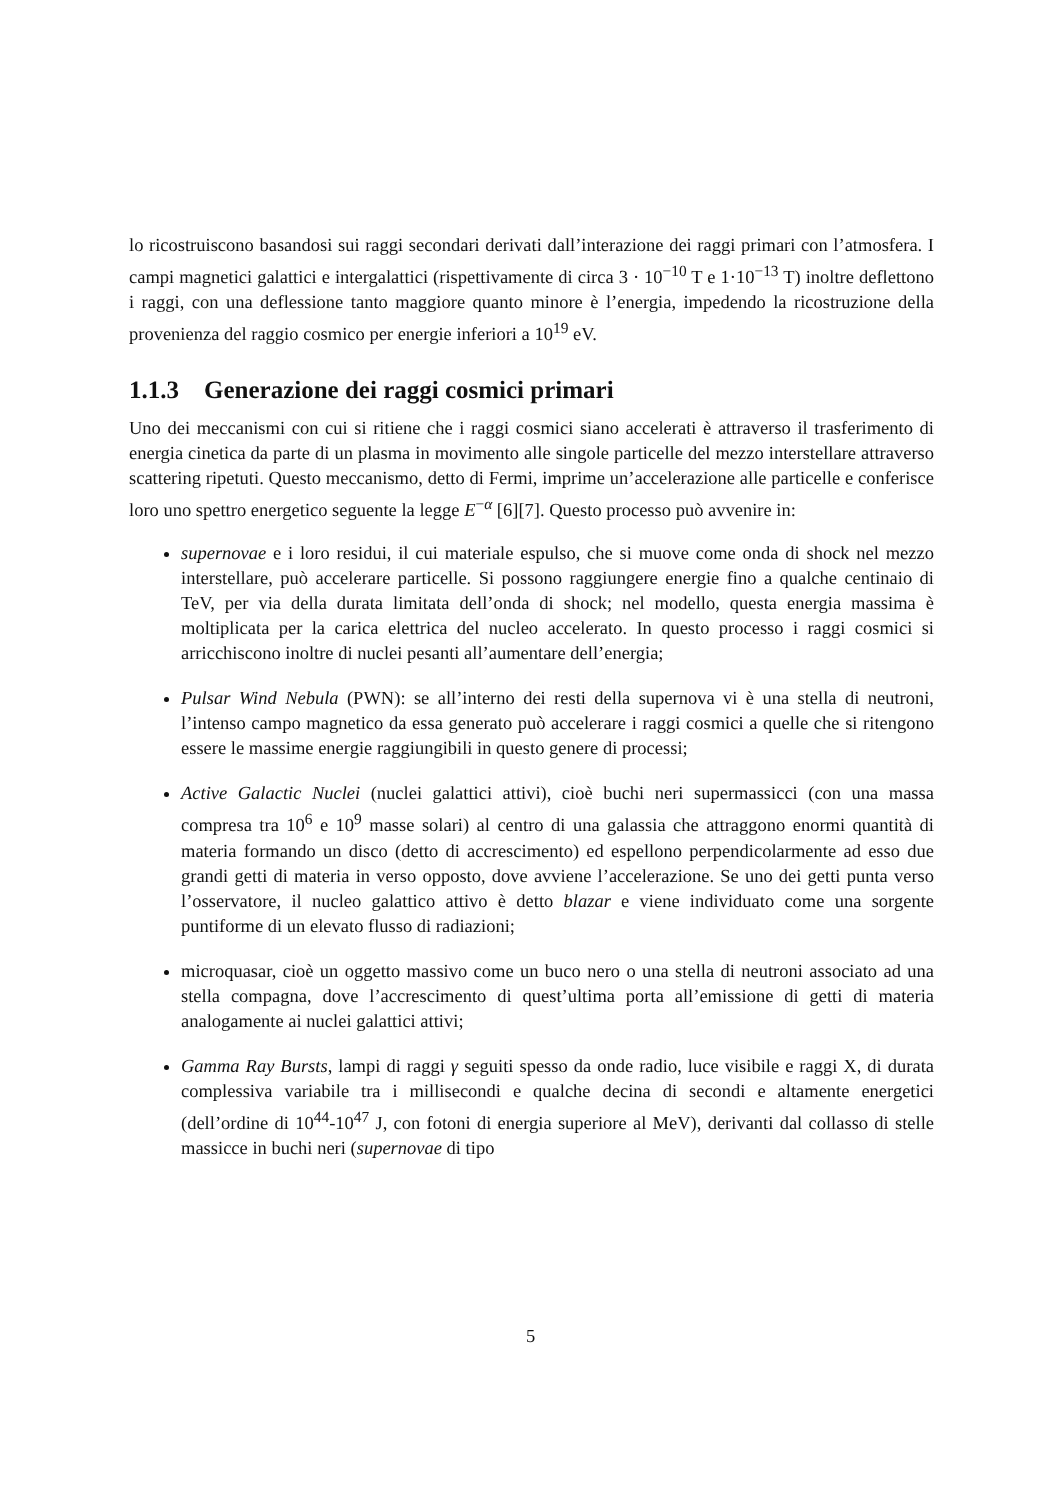lo ricostruiscono basandosi sui raggi secondari derivati dall’interazione dei raggi primari con l’atmosfera. I campi magnetici galattici e intergalattici (rispettivamente di circa 3 · 10<sup>−10</sup> T e 1·10<sup>−13</sup> T) inoltre deflettono i raggi, con una deflessione tanto maggiore quanto minore è l’energia, impedendo la ricostruzione della provenienza del raggio cosmico per energie inferiori a 10<sup>19</sup> eV.
1.1.3 Generazione dei raggi cosmici primari
Uno dei meccanismi con cui si ritiene che i raggi cosmici siano accelerati è attraverso il trasferimento di energia cinetica da parte di un plasma in movimento alle singole particelle del mezzo interstellare attraverso scattering ripetuti. Questo meccanismo, detto di Fermi, imprime un’accelerazione alle particelle e conferisce loro uno spettro energetico seguente la legge E<sup>−α</sup> [6][7]. Questo processo può avvenire in:
supernovae e i loro residui, il cui materiale espulso, che si muove come onda di shock nel mezzo interstellare, può accelerare particelle. Si possono raggiungere energie fino a qualche centinaio di TeV, per via della durata limitata dell’onda di shock; nel modello, questa energia massima è moltiplicata per la carica elettrica del nucleo accelerato. In questo processo i raggi cosmici si arricchiscono inoltre di nuclei pesanti all’aumentare dell’energia;
Pulsar Wind Nebula (PWN): se all’interno dei resti della supernova vi è una stella di neutroni, l’intenso campo magnetico da essa generato può accelerare i raggi cosmici a quelle che si ritengono essere le massime energie raggiungibili in questo genere di processi;
Active Galactic Nuclei (nuclei galattici attivi), cioè buchi neri supermassicci (con una massa compresa tra 10<sup>6</sup> e 10<sup>9</sup> masse solari) al centro di una galassia che attraggono enormi quantità di materia formando un disco (detto di accrescimento) ed espellono perpendicolarmente ad esso due grandi getti di materia in verso opposto, dove avviene l’accelerazione. Se uno dei getti punta verso l’osservatore, il nucleo galattico attivo è detto blazar e viene individuato come una sorgente puntiforme di un elevato flusso di radiazioni;
microquasar, cioè un oggetto massivo come un buco nero o una stella di neutroni associato ad una stella compagna, dove l’accrescimento di quest’ultima porta all’emissione di getti di materia analogamente ai nuclei galattici attivi;
Gamma Ray Bursts, lampi di raggi γ seguiti spesso da onde radio, luce visibile e raggi X, di durata complessiva variabile tra i millisecondi e qualche decina di secondi e altamente energetici (dell’ordine di 10<sup>44</sup>-10<sup>47</sup> J, con fotoni di energia superiore al MeV), derivanti dal collasso di stelle massicce in buchi neri (supernovae di tipo
5